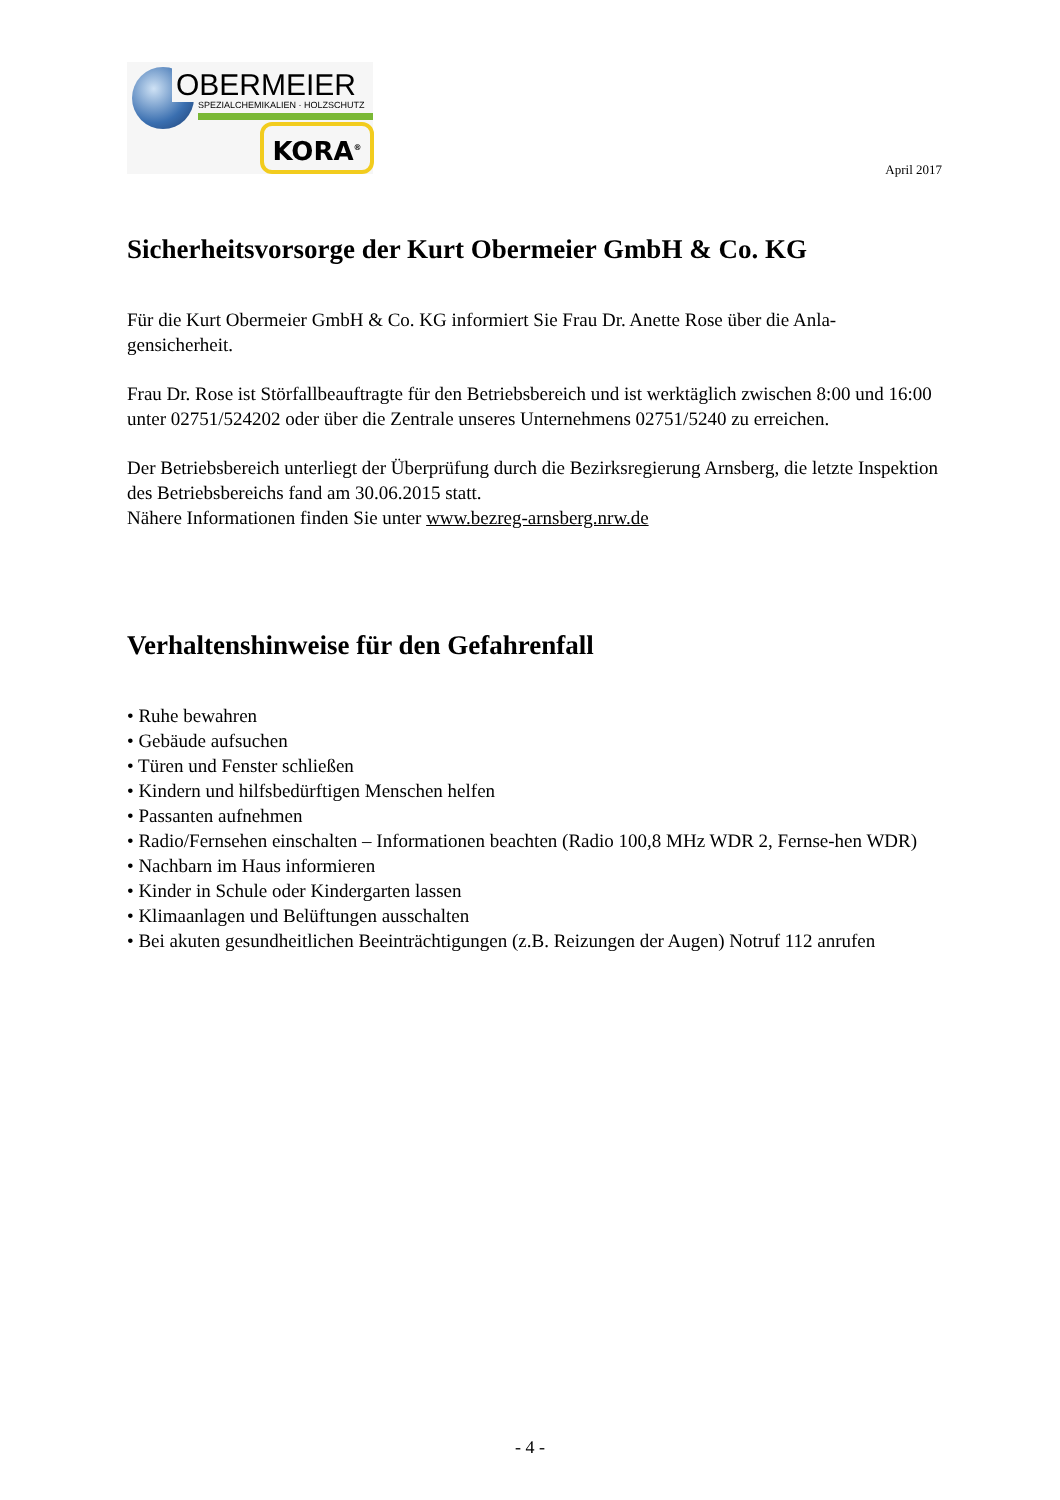OBERMEIER
SPEZIALCHEMIKALIEN · HOLZSCHUTZ
KORA<sup>®</sup>
April 2017
Sicherheitsvorsorge der Kurt Obermeier GmbH & Co. KG
Für die Kurt Obermeier GmbH & Co. KG informiert Sie Frau Dr. Anette Rose über die Anla-gensicherheit.
Frau Dr. Rose ist Störfallbeauftragte für den Betriebsbereich und ist werktäglich zwischen 8:00 und 16:00 unter 02751/524202 oder über die Zentrale unseres Unternehmens 02751/5240 zu erreichen.
Der Betriebsbereich unterliegt der Überprüfung durch die Bezirksregierung Arnsberg, die letzte Inspektion des Betriebsbereichs fand am 30.06.2015 statt.
Nähere Informationen finden Sie unter www.bezreg-arnsberg.nrw.de
Verhaltenshinweise für den Gefahrenfall
• Ruhe bewahren
• Gebäude aufsuchen
• Türen und Fenster schließen
• Kindern und hilfsbedürftigen Menschen helfen
• Passanten aufnehmen
• Radio/Fernsehen einschalten – Informationen beachten (Radio 100,8 MHz WDR 2, Fernse-hen WDR)
• Nachbarn im Haus informieren
• Kinder in Schule oder Kindergarten lassen
• Klimaanlagen und Belüftungen ausschalten
• Bei akuten gesundheitlichen Beeinträchtigungen (z.B. Reizungen der Augen) Notruf 112 anrufen
- 4 -